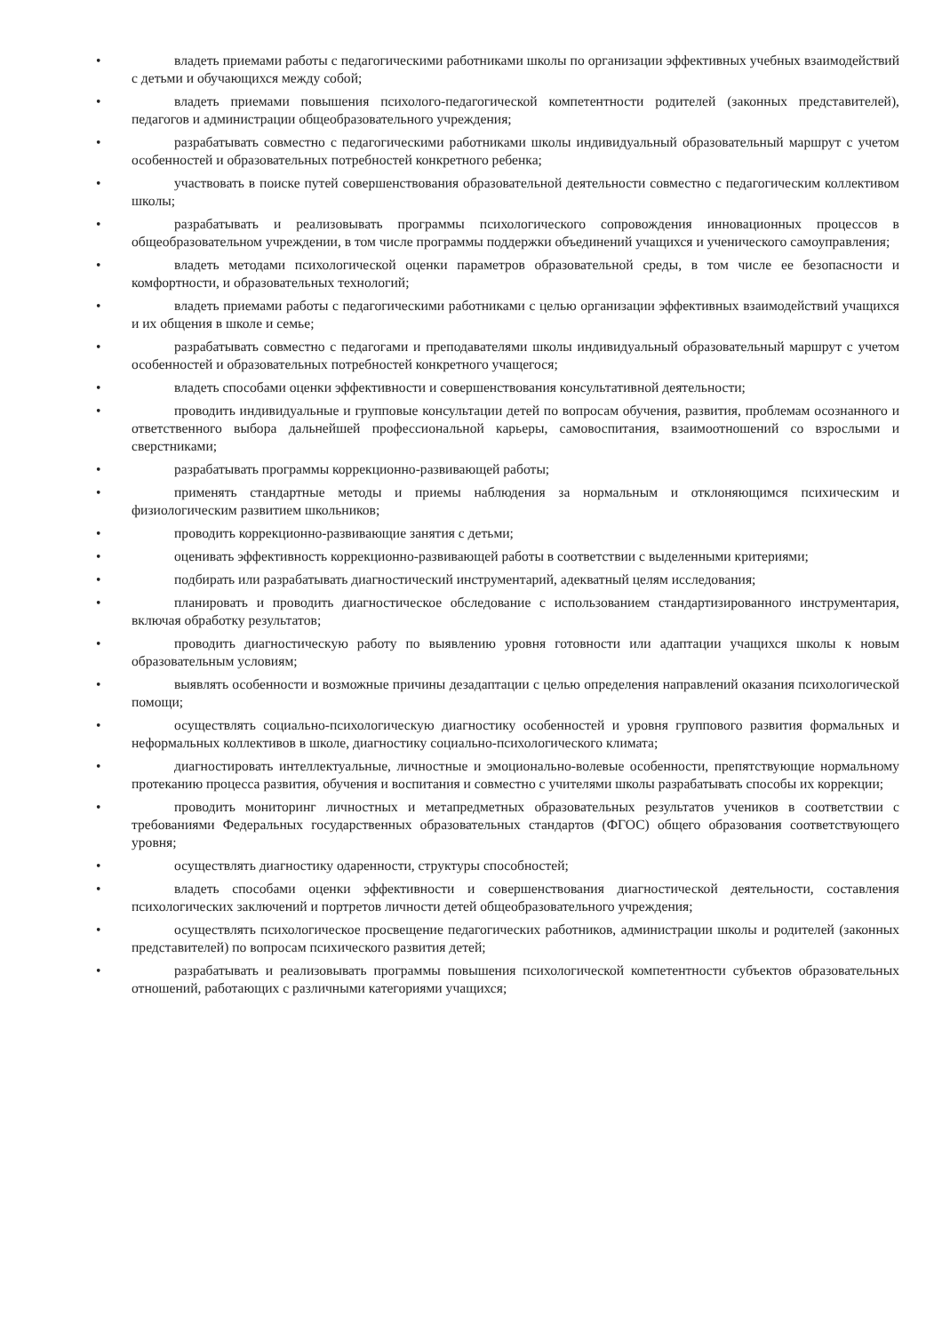• владеть приемами работы с педагогическими работниками школы по организации эффективных учебных взаимодействий с детьми и обучающихся между собой;
• владеть приемами повышения психолого-педагогической компетентности родителей (законных представителей), педагогов и администрации общеобразовательного учреждения;
• разрабатывать совместно с педагогическими работниками школы индивидуальный образовательный маршрут с учетом особенностей и образовательных потребностей конкретного ребенка;
• участвовать в поиске путей совершенствования образовательной деятельности совместно с педагогическим коллективом школы;
• разрабатывать и реализовывать программы психологического сопровождения инновационных процессов в общеобразовательном учреждении, в том числе программы поддержки объединений учащихся и ученического самоуправления;
• владеть методами психологической оценки параметров образовательной среды, в том числе ее безопасности и комфортности, и образовательных технологий;
• владеть приемами работы с педагогическими работниками с целью организации эффективных взаимодействий учащихся и их общения в школе и семье;
• разрабатывать совместно с педагогами и преподавателями школы индивидуальный образовательный маршрут с учетом особенностей и образовательных потребностей конкретного учащегося;
• владеть способами оценки эффективности и совершенствования консультативной деятельности;
• проводить индивидуальные и групповые консультации детей по вопросам обучения, развития, проблемам осознанного и ответственного выбора дальнейшей профессиональной карьеры, самовоспитания, взаимоотношений со взрослыми и сверстниками;
• разрабатывать программы коррекционно-развивающей работы;
• применять стандартные методы и приемы наблюдения за нормальным и отклоняющимся психическим и физиологическим развитием школьников;
• проводить коррекционно-развивающие занятия с детьми;
• оценивать эффективность коррекционно-развивающей работы в соответствии с выделенными критериями;
• подбирать или разрабатывать диагностический инструментарий, адекватный целям исследования;
• планировать и проводить диагностическое обследование с использованием стандартизированного инструментария, включая обработку результатов;
• проводить диагностическую работу по выявлению уровня готовности или адаптации учащихся школы к новым образовательным условиям;
• выявлять особенности и возможные причины дезадаптации с целью определения направлений оказания психологической помощи;
• осуществлять социально-психологическую диагностику особенностей и уровня группового развития формальных и неформальных коллективов в школе, диагностику социально-психологического климата;
• диагностировать интеллектуальные, личностные и эмоционально-волевые особенности, препятствующие нормальному протеканию процесса развития, обучения и воспитания и совместно с учителями школы разрабатывать способы их коррекции;
• проводить мониторинг личностных и метапредметных образовательных результатов учеников в соответствии с требованиями Федеральных государственных образовательных стандартов (ФГОС) общего образования соответствующего уровня;
• осуществлять диагностику одаренности, структуры способностей;
• владеть способами оценки эффективности и совершенствования диагностической деятельности, составления психологических заключений и портретов личности детей общеобразовательного учреждения;
• осуществлять психологическое просвещение педагогических работников, администрации школы и родителей (законных представителей) по вопросам психического развития детей;
• разрабатывать и реализовывать программы повышения психологической компетентности субъектов образовательных отношений, работающих с различными категориями учащихся;